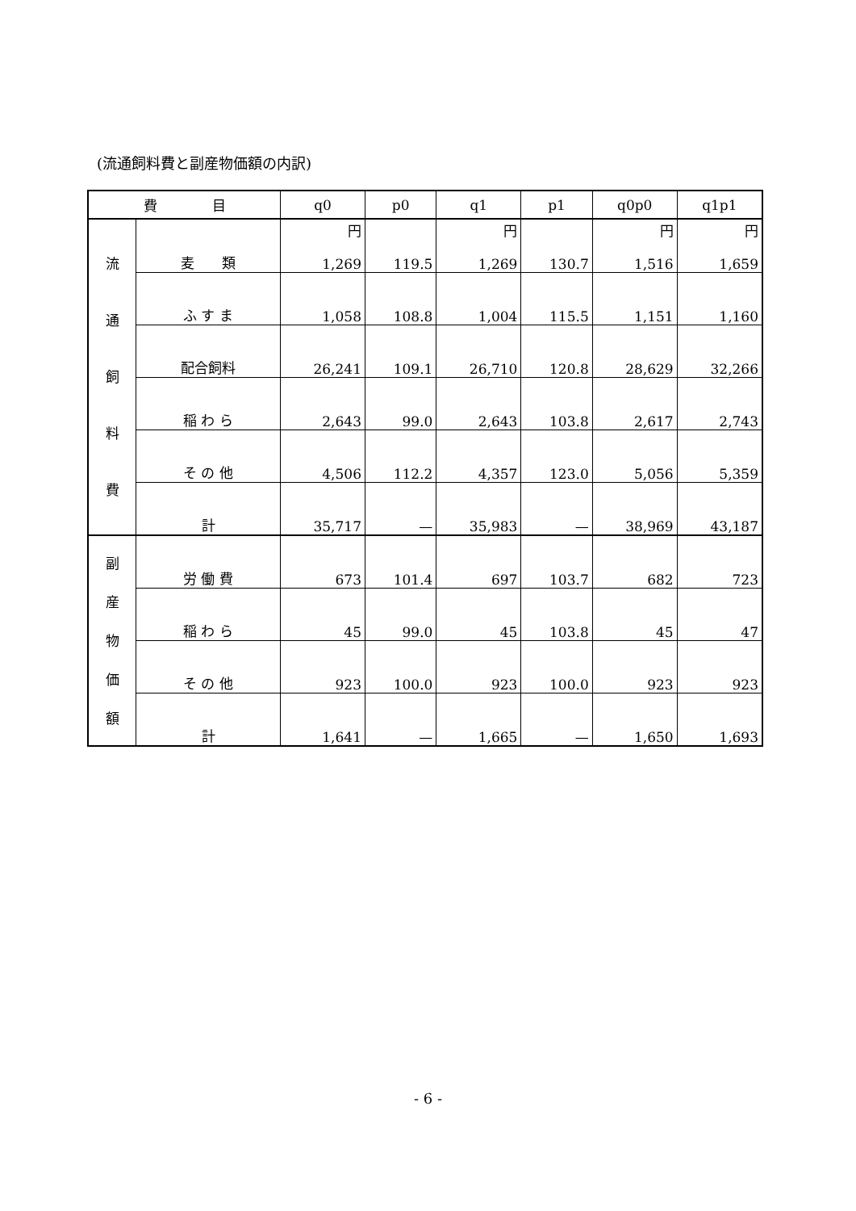(流通飼料費と副産物価額の内訳)
| 費 目 | | q0 | p0 | q1 | p1 | q0p0 | q1p1 |
| --- | --- | --- | --- | --- | --- | --- | --- |
| 流 通 飼 料 費 | 麦 類 | 円 1,269 | 119.5 | 円 1,269 | 130.7 | 円 1,516 | 円 1,659 |
| | ふ す ま | 1,058 | 108.8 | 1,004 | 115.5 | 1,151 | 1,160 |
| | 配合飼料 | 26,241 | 109.1 | 26,710 | 120.8 | 28,629 | 32,266 |
| | 稲 わ ら | 2,643 | 99.0 | 2,643 | 103.8 | 2,617 | 2,743 |
| | そ の 他 | 4,506 | 112.2 | 4,357 | 123.0 | 5,056 | 5,359 |
| | 計 | 35,717 | — | 35,983 | — | 38,969 | 43,187 |
| 副 産 物 価 額 | 労 働 費 | 673 | 101.4 | 697 | 103.7 | 682 | 723 |
| | 稲 わ ら | 45 | 99.0 | 45 | 103.8 | 45 | 47 |
| | そ の 他 | 923 | 100.0 | 923 | 100.0 | 923 | 923 |
| | 計 | 1,641 | — | 1,665 | — | 1,650 | 1,693 |
- 6 -